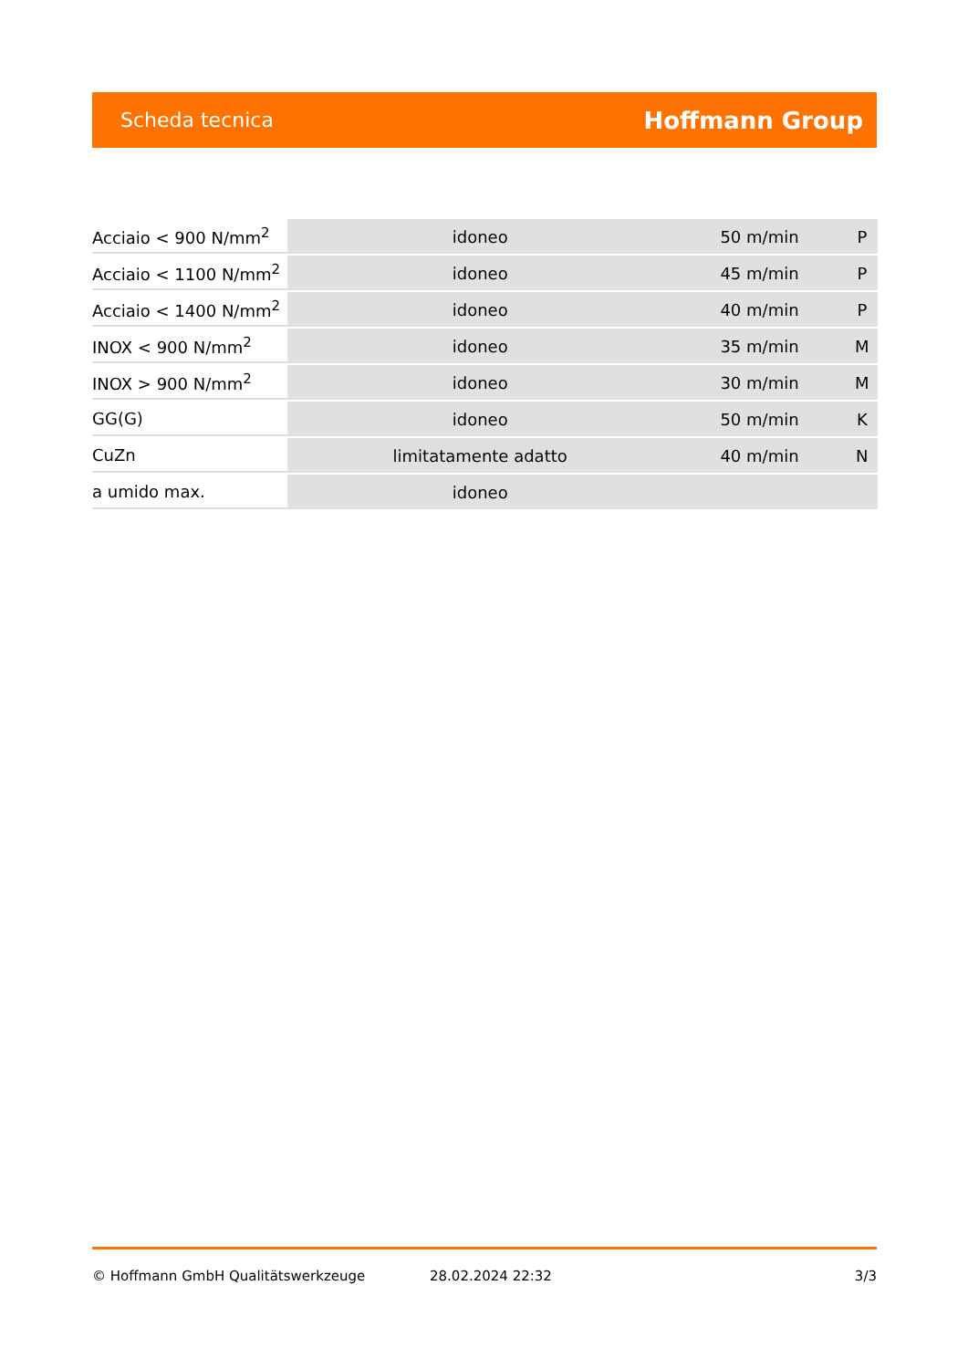Scheda tecnica Hoffmann Group
| Acciaio < 900 N/mm<sup>2</sup> | idoneo | 50 m/min | P |
| Acciaio < 1100 N/mm<sup>2</sup> | idoneo | 45 m/min | P |
| Acciaio < 1400 N/mm<sup>2</sup> | idoneo | 40 m/min | P |
| INOX < 900 N/mm<sup>2</sup> | idoneo | 35 m/min | M |
| INOX > 900 N/mm<sup>2</sup> | idoneo | 30 m/min | M |
| GG(G) | idoneo | 50 m/min | K |
| CuZn | limitatamente adatto | 40 m/min | N |
| a umido max. | idoneo | | |
© Hoffmann GmbH Qualitätswerkzeuge 28.02.2024 22:32 3/3